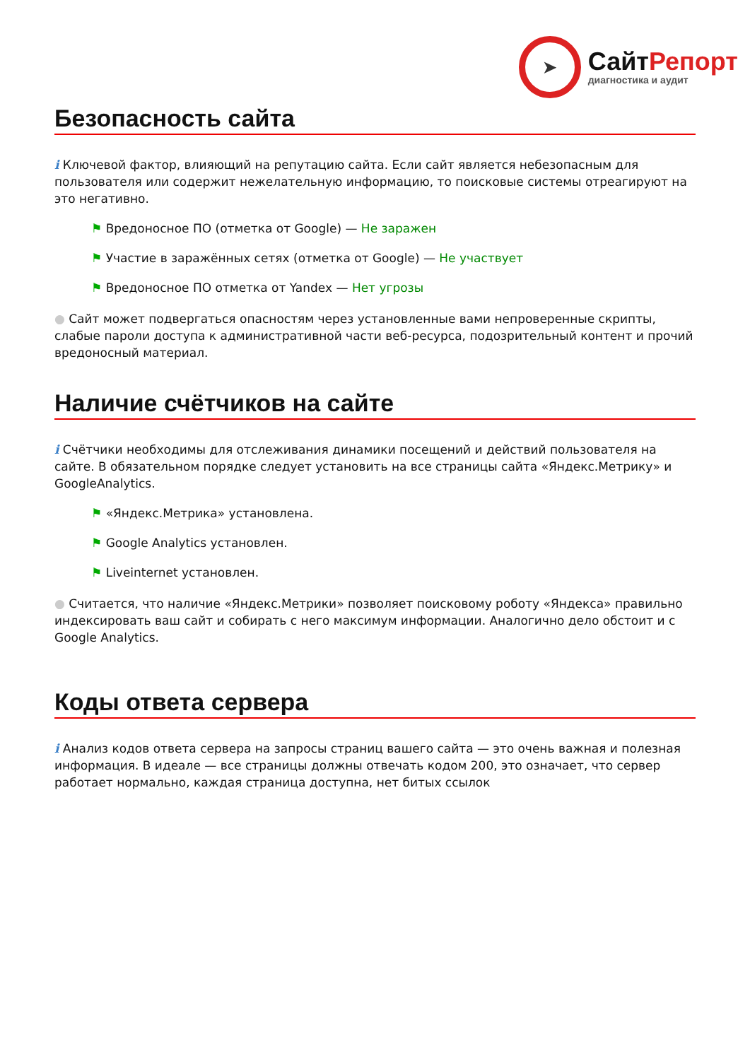➤
СайтРепорт
диагностика и аудит
Безопасность сайта
i Ключевой фактор, влияющий на репутацию сайта. Если сайт является небезопасным для пользователя или содержит нежелательную информацию, то поисковые системы отреагируют на это негативно.
⚑ Вредоносное ПО (отметка от Google) — Не заражен
⚑ Участие в заражённых сетях (отметка от Google) — Не участвует
⚑ Вредоносное ПО отметка от Yandex — Нет угрозы
● Сайт может подвергаться опасностям через установленные вами непроверенные скрипты, слабые пароли доступа к административной части веб-ресурса, подозрительный контент и прочий вредоносный материал.
Наличие счётчиков на сайте
i Счётчики необходимы для отслеживания динамики посещений и действий пользователя на сайте. В обязательном порядке следует установить на все страницы сайта «Яндекс.Метрику» и GoogleAnalytics.
⚑ «Яндекс.Метрика» установлена.
⚑ Google Analytics установлен.
⚑ Liveinternet установлен.
● Считается, что наличие «Яндекс.Метрики» позволяет поисковому роботу «Яндекса» правильно индексировать ваш сайт и собирать с него максимум информации. Аналогично дело обстоит и с Google Analytics.
Коды ответа сервера
i Анализ кодов ответа сервера на запросы страниц вашего сайта — это очень важная и полезная информация. В идеале — все страницы должны отвечать кодом 200, это означает, что сервер работает нормально, каждая страница доступна, нет битых ссылок